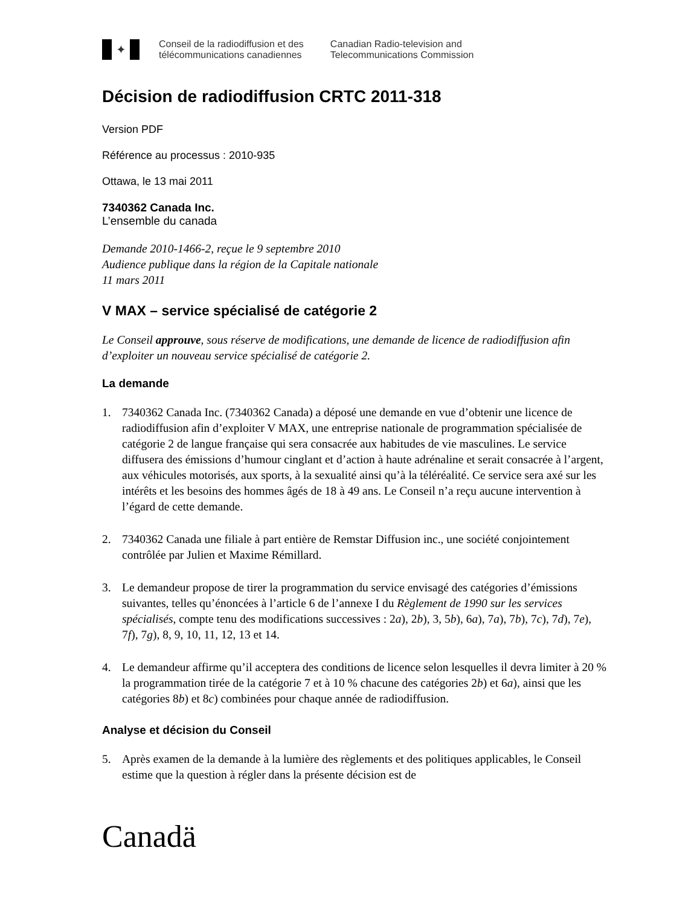✦
Conseil de la radiodiffusion et des
télécommunications canadiennes
Canadian Radio-television and
Telecommunications Commission
Décision de radiodiffusion CRTC 2011-318
Version PDF
Référence au processus : 2010-935
Ottawa, le 13 mai 2011
7340362 Canada Inc.
L’ensemble du canada
Demande 2010-1466-2, reçue le 9 septembre 2010
Audience publique dans la région de la Capitale nationale
11 mars 2011
V MAX – service spécialisé de catégorie 2
Le Conseil approuve, sous réserve de modifications, une demande de licence de radiodiffusion afin d’exploiter un nouveau service spécialisé de catégorie 2.
La demande
1. 7340362 Canada Inc. (7340362 Canada) a déposé une demande en vue d’obtenir une licence de radiodiffusion afin d’exploiter V MAX, une entreprise nationale de programmation spécialisée de catégorie 2 de langue française qui sera consacrée aux habitudes de vie masculines. Le service diffusera des émissions d’humour cinglant et d’action à haute adrénaline et serait consacrée à l’argent, aux véhicules motorisés, aux sports, à la sexualité ainsi qu’à la téléréalité. Ce service sera axé sur les intérêts et les besoins des hommes âgés de 18 à 49 ans. Le Conseil n’a reçu aucune intervention à l’égard de cette demande.
2. 7340362 Canada une filiale à part entière de Remstar Diffusion inc., une société conjointement contrôlée par Julien et Maxime Rémillard.
3. Le demandeur propose de tirer la programmation du service envisagé des catégories d’émissions suivantes, telles qu’énoncées à l’article 6 de l’annexe I du Règlement de 1990 sur les services spécialisés, compte tenu des modifications successives : 2a), 2b), 3, 5b), 6a), 7a), 7b), 7c), 7d), 7e), 7f), 7g), 8, 9, 10, 11, 12, 13 et 14.
4. Le demandeur affirme qu’il acceptera des conditions de licence selon lesquelles il devra limiter à 20 % la programmation tirée de la catégorie 7 et à 10 % chacune des catégories 2b) et 6a), ainsi que les catégories 8b) et 8c) combinées pour chaque année de radiodiffusion.
Analyse et décision du Conseil
5. Après examen de la demande à la lumière des règlements et des politiques applicables, le Conseil estime que la question à régler dans la présente décision est de
Canadä